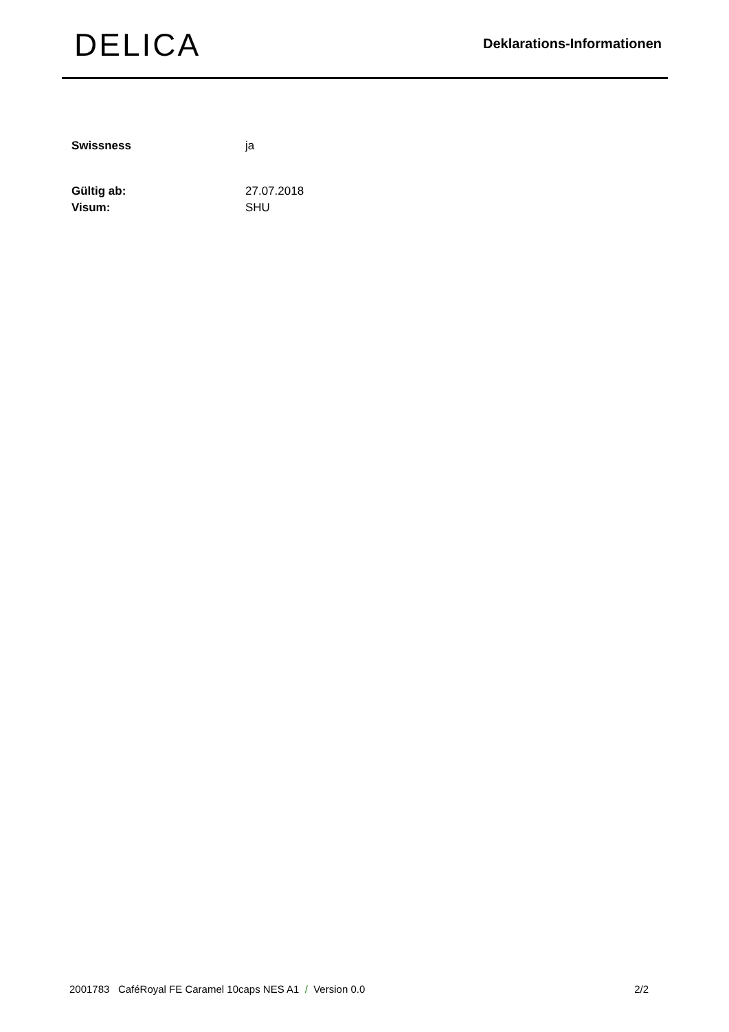DELICA
Deklarations-Informationen
Swissness ja
Gültig ab: 27.07.2018
Visum: SHU
2001783 CaféRoyal FE Caramel 10caps NES A1 / Version 0.0 2/2